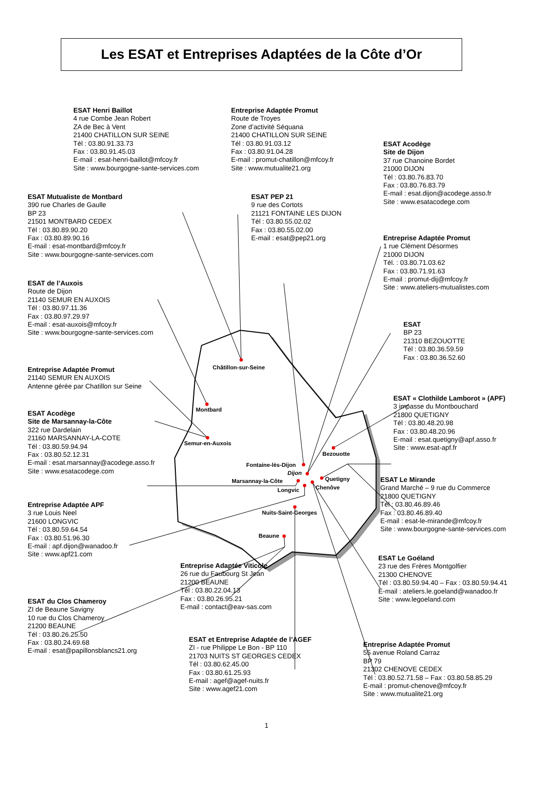Châtillon-sur-Seine
Montbard
Semur-en-Auxois
Fontaine-lès-Dijon
Dijon
Marsannay-la-Côte
Longvic
Quetigny
Chenôve
Bezouotte
Nuits-Saint-Georges
Beaune
Les ESAT et Entreprises Adaptées de la Côte d’Or
ESAT Henri Baillot
4 rue Combe Jean Robert
ZA de Bec à Vent
21400 CHATILLON SUR SEINE
Tél : 03.80.91.33.73
Fax : 03.80.91.45.03
E-mail : esat-henri-baillot@mfcoy.fr
Site : www.bourgogne-sante-services.com
Entreprise Adaptée Promut
Route de Troyes
Zone d’activité Séquana
21400 CHATILLON SUR SEINE
Tél : 03.80.91.03.12
Fax : 03.80.91.04.28
E-mail : promut-chatillon@mfcoy.fr
Site : www.mutualite21.org
ESAT Acodège
Site de Dijon
37 rue Chanoine Bordet
21000 DIJON
Tél : 03.80.76.83.70
Fax : 03.80.76.83.79
E-mail : esat.dijon@acodege.asso.fr
Site : www.esatacodege.com
ESAT Mutualiste de Montbard
390 rue Charles de Gaulle
BP 23
21501 MONTBARD CEDEX
Tél : 03.80.89.90.20
Fax : 03.80.89.90.16
E-mail : esat-montbard@mfcoy.fr
Site : www.bourgogne-sante-services.com
ESAT PEP 21
9 rue des Cortots
21121 FONTAINE LES DIJON
Tél : 03.80.55.02.02
Fax : 03.80.55.02.00
E-mail : esat@pep21.org
Entreprise Adaptée Promut
1 rue Clément Désormes
21000 DIJON
Tél. : 03.80.71.03.62
Fax : 03.80.71.91.63
E-mail : promut-dij@mfcoy.fr
Site : www.ateliers-mutualistes.com
ESAT de l’Auxois
Route de Dijon
21140 SEMUR EN AUXOIS
Tél : 03.80.97.11.36
Fax : 03.80.97.29.97
E-mail : esat-auxois@mfcoy.fr
Site : www.bourgogne-sante-services.com
ESAT
BP 23
21310 BEZOUOTTE
Tél : 03.80.36.59.59
Fax : 03.80.36.52.60
Entreprise Adaptée Promut
21140 SEMUR EN AUXOIS
Antenne gérée par Chatillon sur Seine
ESAT « Clothilde Lamborot » (APF)
3 impasse du Montbouchard
21800 QUETIGNY
Tél : 03.80.48.20.98
Fax : 03.80.48.20.96
E-mail : esat.quetigny@apf.asso.fr
Site : www.esat-apf.fr
ESAT Acodège
Site de Marsannay-la-Côte
322 rue Dardelain
21160 MARSANNAY-LA-COTE
Tél : 03.80.59.94.94
Fax : 03.80.52.12.31
E-mail : esat.marsannay@acodege.asso.fr
Site : www.esatacodege.com
ESAT Le Mirande
Grand Marché – 9 rue du Commerce
21800 QUETIGNY
Tél : 03.80.46.89.46
Fax : 03.80.46.89.40
E-mail : esat-le-mirande@mfcoy.fr
Site : www.bourgogne-sante-services.com
Entreprise Adaptée APF
3 rue Louis Neel
21600 LONGVIC
Tél : 03.80.59.64.54
Fax : 03.80.51.96.30
E-mail : apf.dijon@wanadoo.fr
Site : www.apf21.com
Entreprise Adaptée Viticole
26 rue du Faubourg St Jean
21200 BEAUNE
Tél : 03.80.22.04.13
Fax : 03.80.26.95.21
E-mail : contact@eav-sas.com
ESAT Le Goéland
23 rue des Frères Montgolfier
21300 CHENOVE
Tél : 03.80.59.94.40 – Fax : 03.80.59.94.41
E-mail : ateliers.le.goeland@wanadoo.fr
Site : www.legoeland.com
ESAT du Clos Chameroy
ZI de Beaune Savigny
10 rue du Clos Chameroy
21200 BEAUNE
Tél : 03.80.26.25.50
Fax : 03.80.24.69.68
E-mail : esat@papillonsblancs21.org
ESAT et Entreprise Adaptée de l’AGEF
ZI - rue Philippe Le Bon - BP 110
21703 NUITS ST GEORGES CEDEX
Tél : 03.80.62.45.00
Fax : 03.80.61.25.93
E-mail : agef@agef-nuits.fr
Site : www.agef21.com
Entreprise Adaptée Promut
55 avenue Roland Carraz
BP 79
21302 CHENOVE CEDEX
Tél : 03.80.52.71.58 – Fax : 03.80.58.85.29
E-mail : promut-chenove@mfcoy.fr
Site : www.mutualite21.org
1